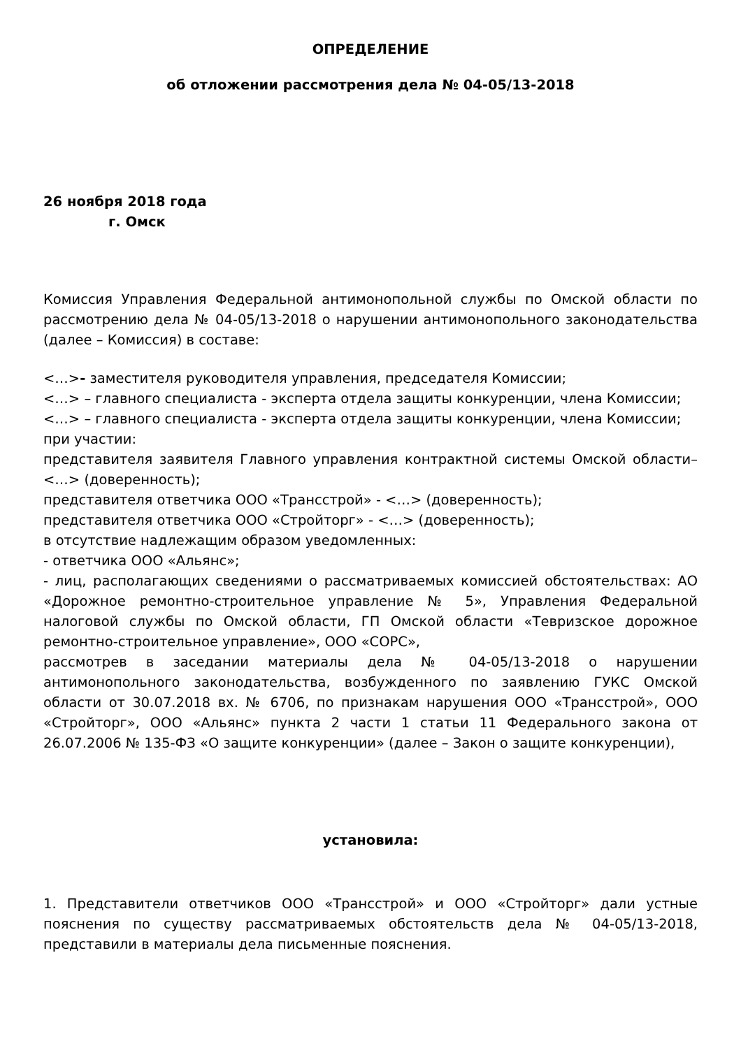ОПРЕДЕЛЕНИЕ
об отложении рассмотрения дела № 04-05/13-2018
26 ноября 2018 года
г. Омск
Комиссия Управления Федеральной антимонопольной службы по Омской области по рассмотрению дела № 04-05/13-2018 о нарушении антимонопольного законодательства (далее – Комиссия) в составе:
<…>- заместителя руководителя управления, председателя Комиссии;
<…> – главного специалиста - эксперта отдела защиты конкуренции, члена Комиссии;
<…> – главного специалиста - эксперта отдела защиты конкуренции, члена Комиссии;
при участии:
представителя заявителя Главного управления контрактной системы Омской области– <…> (доверенность);
представителя ответчика ООО «Трансстрой» - <…> (доверенность);
представителя ответчика ООО «Стройторг» - <…> (доверенность);
в отсутствие надлежащим образом уведомленных:
- ответчика ООО «Альянс»;
- лиц, располагающих сведениями о рассматриваемых комиссией обстоятельствах: АО «Дорожное ремонтно-строительное управление № 5», Управления Федеральной налоговой службы по Омской области, ГП Омской области «Тевризское дорожное ремонтно-строительное управление», ООО «СОРС»,
рассмотрев в заседании материалы дела № 04-05/13-2018 о нарушении антимонопольного законодательства, возбужденного по заявлению ГУКС Омской области от 30.07.2018 вх. № 6706, по признакам нарушения ООО «Трансстрой», ООО «Стройторг», ООО «Альянс» пункта 2 части 1 статьи 11 Федерального закона от 26.07.2006 № 135-ФЗ «О защите конкуренции» (далее – Закон о защите конкуренции),
установила:
1. Представители ответчиков ООО «Трансстрой» и ООО «Стройторг» дали устные пояснения по существу рассматриваемых обстоятельств дела № 04-05/13-2018, представили в материалы дела письменные пояснения.